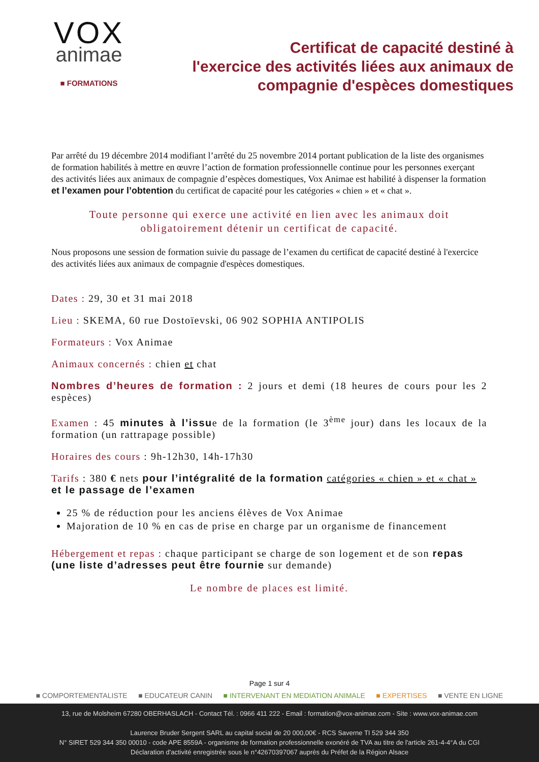VOX
animae
■ FORMATIONS
Certificat de capacité destiné à
l'exercice des activités liées aux animaux de
compagnie d'espèces domestiques
Par arrêté du 19 décembre 2014 modifiant l’arrêté du 25 novembre 2014 portant publication de la liste des organismes de formation habilités à mettre en œuvre l’action de formation professionnelle continue pour les personnes exerçant des activités liées aux animaux de compagnie d’espèces domestiques, Vox Animae est habilité à dispenser la formation et l’examen pour l’obtention du certificat de capacité pour les catégories « chien » et « chat ».
Toute personne qui exerce une activité en lien avec les animaux doit obligatoirement détenir un certificat de capacité.
Nous proposons une session de formation suivie du passage de l’examen du certificat de capacité destiné à l'exercice des activités liées aux animaux de compagnie d'espèces domestiques.
Dates : 29, 30 et 31 mai 2018
Lieu : SKEMA, 60 rue Dostoïevski, 06 902 SOPHIA ANTIPOLIS
Formateurs : Vox Animae
Animaux concernés : chien et chat
Nombres d’heures de formation : 2 jours et demi (18 heures de cours pour les 2 espèces)
Examen : 45 minutes à l’issue de la formation (le 3<sup>ème</sup> jour) dans les locaux de la formation (un rattrapage possible)
Horaires des cours : 9h-12h30, 14h-17h30
Tarifs : 380 € nets pour l’intégralité de la formation catégories « chien » et « chat » et le passage de l’examen
25 % de réduction pour les anciens élèves de Vox Animae
Majoration de 10 % en cas de prise en charge par un organisme de financement
Hébergement et repas : chaque participant se charge de son logement et de son repas (une liste d’adresses peut être fournie sur demande)
Le nombre de places est limité.
Page 1 sur 4
■ COMPORTEMENTALISTE ■ EDUCATEUR CANIN ■ INTERVENANT EN MEDIATION ANIMALE ■ EXPERTISES ■ VENTE EN LIGNE
13, rue de Molsheim 67280 OBERHASLACH - Contact Tél. : 0966 411 222 - Email : formation@vox-animae.com - Site : www.vox-animae.com
Laurence Bruder Sergent SARL au capital social de 20 000,00€ - RCS Saverne TI 529 344 350
N° SIRET 529 344 350 00010 - code APE 8559A - organisme de formation professionnelle exonéré de TVA au titre de l'article 261-4-4°A du CGI
Déclaration d'activité enregistrée sous le n°42670397067 auprès du Préfet de la Région Alsace